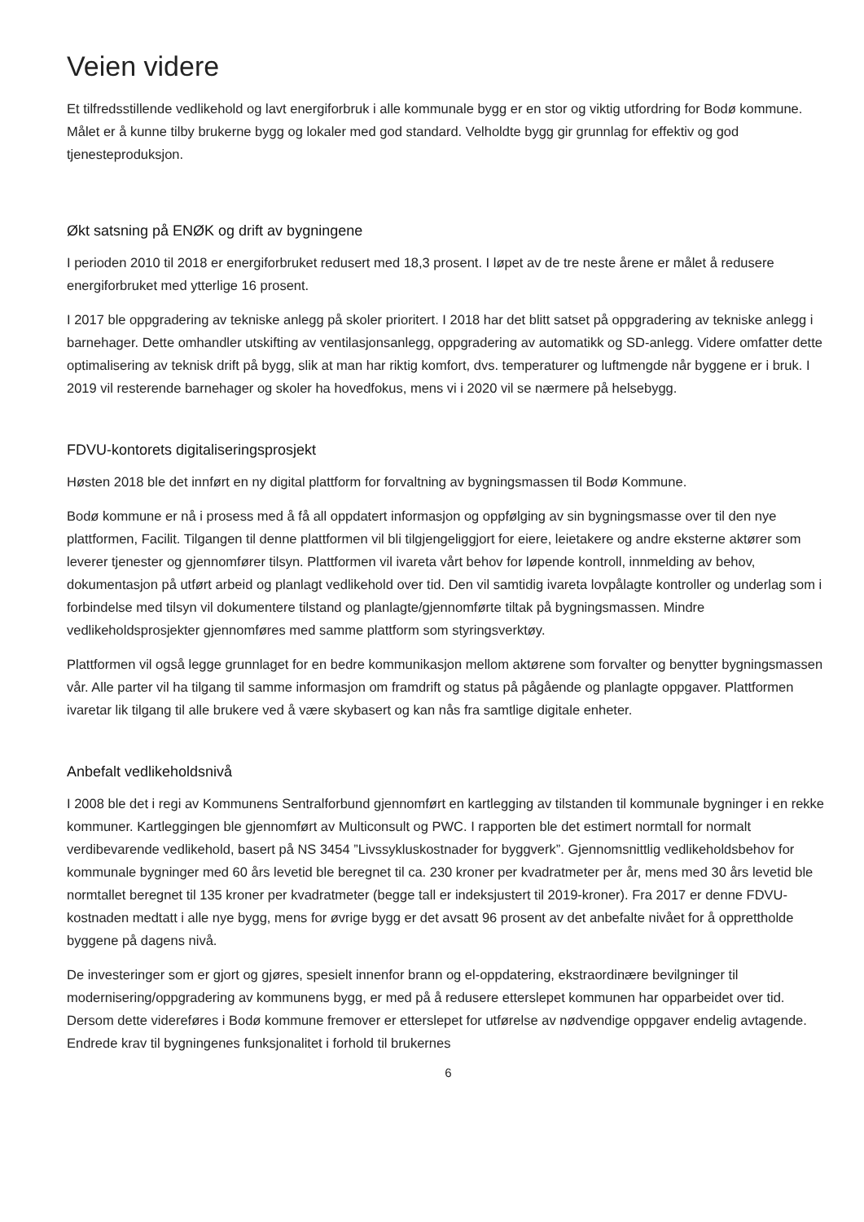Veien videre
Et tilfredsstillende vedlikehold og lavt energiforbruk i alle kommunale bygg er en stor og viktig utfordring for Bodø kommune. Målet er å kunne tilby brukerne bygg og lokaler med god standard. Velholdte bygg gir grunnlag for effektiv og god tjenesteproduksjon.
Økt satsning på ENØK og drift av bygningene
I perioden 2010 til 2018 er energiforbruket redusert med 18,3 prosent. I løpet av de tre neste årene er målet å redusere energiforbruket med ytterlige 16 prosent.
I 2017 ble oppgradering av tekniske anlegg på skoler prioritert. I 2018 har det blitt satset på oppgradering av tekniske anlegg i barnehager. Dette omhandler utskifting av ventilasjonsanlegg, oppgradering av automatikk og SD-anlegg. Videre omfatter dette optimalisering av teknisk drift på bygg, slik at man har riktig komfort, dvs. temperaturer og luftmengde når byggene er i bruk. I 2019 vil resterende barnehager og skoler ha hovedfokus, mens vi i 2020 vil se nærmere på helsebygg.
FDVU-kontorets digitaliseringsprosjekt
Høsten 2018 ble det innført en ny digital plattform for forvaltning av bygningsmassen til Bodø Kommune.
Bodø kommune er nå i prosess med å få all oppdatert informasjon og oppfølging av sin bygningsmasse over til den nye plattformen, Facilit. Tilgangen til denne plattformen vil bli tilgjengeliggjort for eiere, leietakere og andre eksterne aktører som leverer tjenester og gjennomfører tilsyn. Plattformen vil ivareta vårt behov for løpende kontroll, innmelding av behov, dokumentasjon på utført arbeid og planlagt vedlikehold over tid. Den vil samtidig ivareta lovpålagte kontroller og underlag som i forbindelse med tilsyn vil dokumentere tilstand og planlagte/gjennomførte tiltak på bygningsmassen. Mindre vedlikeholdsprosjekter gjennomføres med samme plattform som styringsverktøy.
Plattformen vil også legge grunnlaget for en bedre kommunikasjon mellom aktørene som forvalter og benytter bygningsmassen vår. Alle parter vil ha tilgang til samme informasjon om framdrift og status på pågående og planlagte oppgaver. Plattformen ivaretar lik tilgang til alle brukere ved å være skybasert og kan nås fra samtlige digitale enheter.
Anbefalt vedlikeholdsnivå
I 2008 ble det i regi av Kommunens Sentralforbund gjennomført en kartlegging av tilstanden til kommunale bygninger i en rekke kommuner. Kartleggingen ble gjennomført av Multiconsult og PWC. I rapporten ble det estimert normtall for normalt verdibevarende vedlikehold, basert på NS 3454 ”Livssykluskostnader for byggverk”. Gjennomsnittlig vedlikeholdsbehov for kommunale bygninger med 60 års levetid ble beregnet til ca. 230 kroner per kvadratmeter per år, mens med 30 års levetid ble normtallet beregnet til 135 kroner per kvadratmeter (begge tall er indeksjustert til 2019-kroner). Fra 2017 er denne FDVU-kostnaden medtatt i alle nye bygg, mens for øvrige bygg er det avsatt 96 prosent av det anbefalte nivået for å opprettholde byggene på dagens nivå.
De investeringer som er gjort og gjøres, spesielt innenfor brann og el-oppdatering, ekstraordinære bevilgninger til modernisering/oppgradering av kommunens bygg, er med på å redusere etterslepet kommunen har opparbeidet over tid. Dersom dette videreføres i Bodø kommune fremover er etterslepet for utførelse av nødvendige oppgaver endelig avtagende. Endrede krav til bygningenes funksjonalitet i forhold til brukernes
6